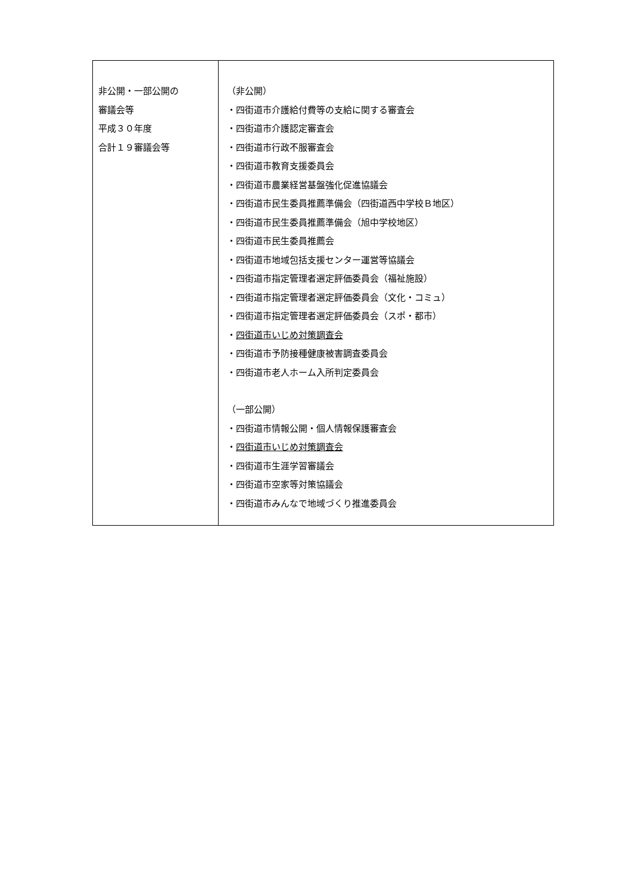| 非公開・一部公開の 審議会等 平成３０年度 合計１９審議会等 | （非公開） ・四街道市介護給付費等の支給に関する審査会 ・四街道市介護認定審査会 ・四街道市行政不服審査会 ・四街道市教育支援委員会 ・四街道市農業経営基盤強化促進協議会 ・四街道市民生委員推薦準備会（四街道西中学校Ｂ地区） ・四街道市民生委員推薦準備会（旭中学校地区） ・四街道市民生委員推薦会 ・四街道市地域包括支援センター運営等協議会 ・四街道市指定管理者選定評価委員会（福祉施設） ・四街道市指定管理者選定評価委員会（文化・コミュ） ・四街道市指定管理者選定評価委員会（スポ・都市） ・ 四街道市いじめ対策調査会 ・四街道市予防接種健康被害調査委員会 ・四街道市老人ホーム入所判定委員会 （一部公開） ・四街道市情報公開・個人情報保護審査会 ・ 四街道市いじめ対策調査会 ・四街道市生涯学習審議会 ・四街道市空家等対策協議会 ・四街道市みんなで地域づくり推進委員会 |